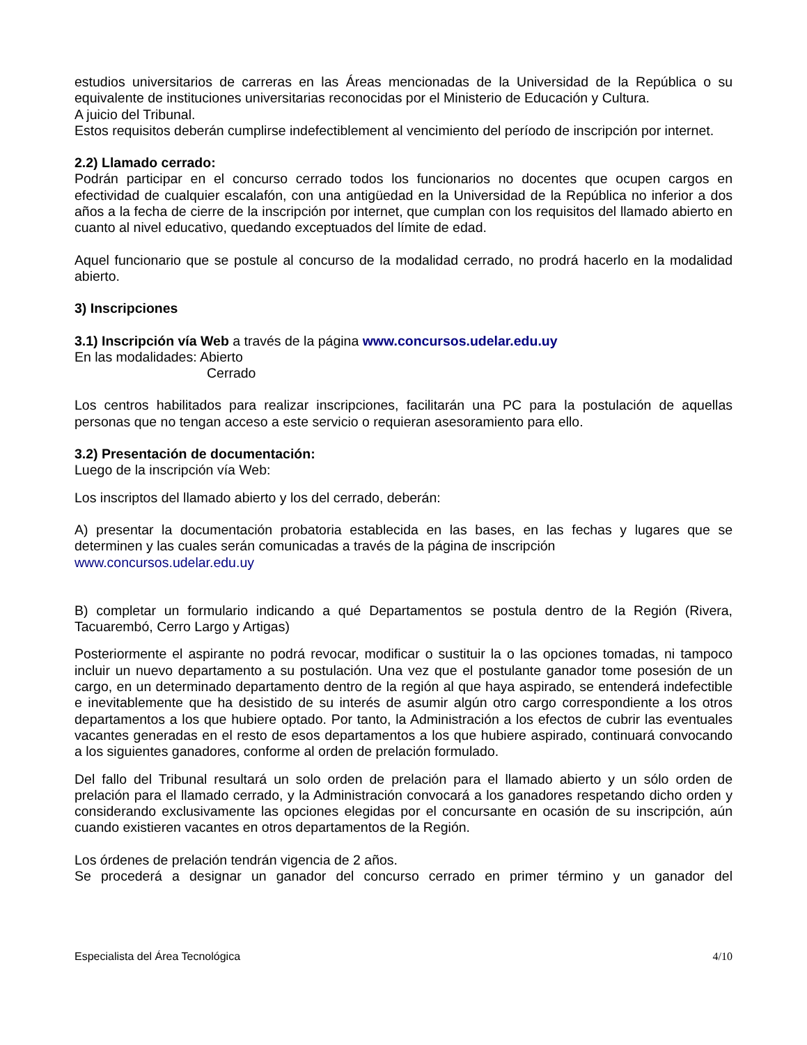estudios universitarios de carreras en las Áreas mencionadas de la Universidad de la República o su equivalente de instituciones universitarias reconocidas por el Ministerio de Educación y Cultura.
A juicio del Tribunal.
Estos requisitos deberán cumplirse indefectiblement al vencimiento del período de inscripción por internet.
2.2) Llamado cerrado:
Podrán participar en el concurso cerrado todos los funcionarios no docentes que ocupen cargos en efectividad de cualquier escalafón, con una antigüedad en la Universidad de la República no inferior a dos años a la fecha de cierre de la inscripción por internet, que cumplan con los requisitos del llamado abierto en cuanto al nivel educativo, quedando exceptuados del límite de edad.
Aquel funcionario que se postule al concurso de la modalidad cerrado, no prodrá hacerlo en la modalidad abierto.
3) Inscripciones
3.1) Inscripción vía Web a través de la página www.concursos.udelar.edu.uy
En las modalidades: Abierto
Cerrado
Los centros habilitados para realizar inscripciones, facilitarán una PC para la postulación de aquellas personas que no tengan acceso a este servicio o requieran asesoramiento para ello.
3.2) Presentación de documentación:
Luego de la inscripción vía Web:
Los inscriptos del llamado abierto y los del cerrado, deberán:
A) presentar la documentación probatoria establecida en las bases, en las fechas y lugares que se determinen y las cuales serán comunicadas a través de la página de inscripción
www.concursos.udelar.edu.uy
B) completar un formulario indicando a qué Departamentos se postula dentro de la Región (Rivera, Tacuarembó, Cerro Largo y Artigas)
Posteriormente el aspirante no podrá revocar, modificar o sustituir la o las opciones tomadas, ni tampoco incluir un nuevo departamento a su postulación. Una vez que el postulante ganador tome posesión de un cargo, en un determinado departamento dentro de la región al que haya aspirado, se entenderá indefectible e inevitablemente que ha desistido de su interés de asumir algún otro cargo correspondiente a los otros departamentos a los que hubiere optado. Por tanto, la Administración a los efectos de cubrir las eventuales vacantes generadas en el resto de esos departamentos a los que hubiere aspirado, continuará convocando a los siguientes ganadores, conforme al orden de prelación formulado.
Del fallo del Tribunal resultará un solo orden de prelación para el llamado abierto y un sólo orden de prelación para el llamado cerrado, y la Administración convocará a los ganadores respetando dicho orden y considerando exclusivamente las opciones elegidas por el concursante en ocasión de su inscripción, aún cuando existieren vacantes en otros departamentos de la Región.
Los órdenes de prelación tendrán vigencia de 2 años.
Se procederá a designar un ganador del concurso cerrado en primer término y un ganador del
Especialista del Área Tecnológica 4/10